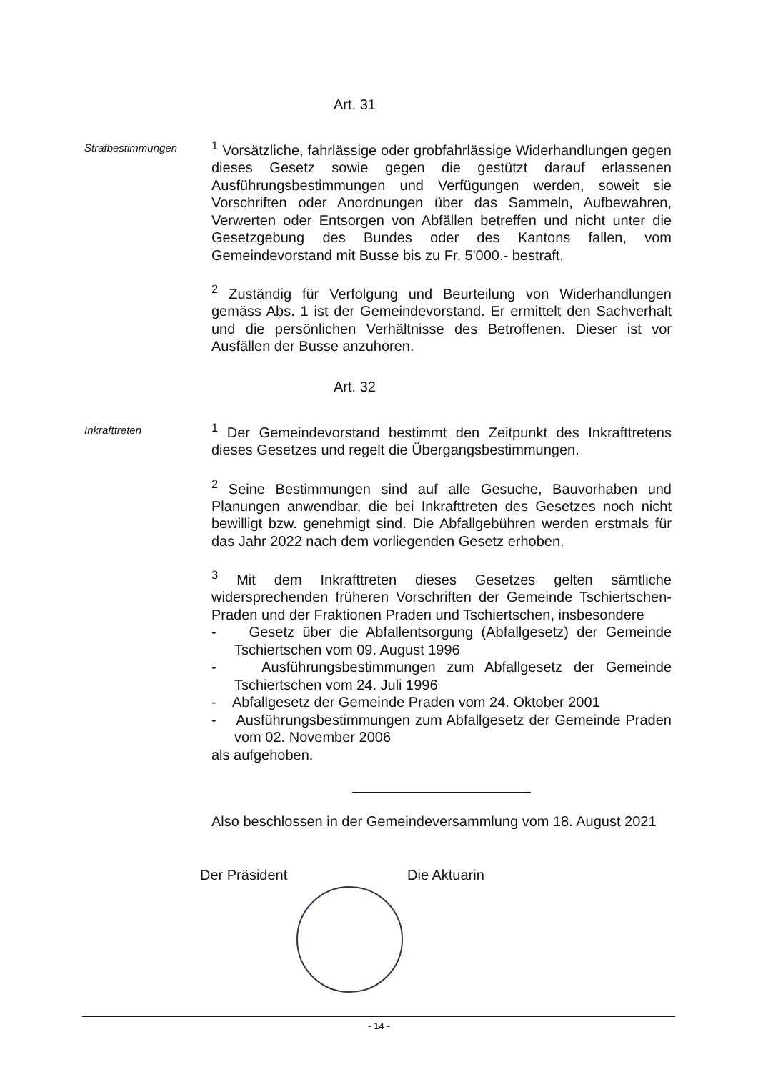Art. 31
Strafbestimmungen
<sup>1</sup> Vorsätzliche, fahrlässige oder grobfahrlässige Widerhandlungen gegen dieses Gesetz sowie gegen die gestützt darauf erlassenen Ausführungsbestimmungen und Verfügungen werden, soweit sie Vorschriften oder Anordnungen über das Sammeln, Aufbewahren, Verwerten oder Entsorgen von Abfällen betreffen und nicht unter die Gesetzgebung des Bundes oder des Kantons fallen, vom Gemeindevorstand mit Busse bis zu Fr. 5'000.- bestraft.
<sup>2</sup> Zuständig für Verfolgung und Beurteilung von Widerhandlungen gemäss Abs. 1 ist der Gemeindevorstand. Er ermittelt den Sachverhalt und die persönlichen Verhältnisse des Betroffenen. Dieser ist vor Ausfällen der Busse anzuhören.
Art. 32
Inkrafttreten
<sup>1</sup> Der Gemeindevorstand bestimmt den Zeitpunkt des Inkrafttretens dieses Gesetzes und regelt die Übergangsbestimmungen.
<sup>2</sup> Seine Bestimmungen sind auf alle Gesuche, Bauvorhaben und Planungen anwendbar, die bei Inkrafttreten des Gesetzes noch nicht bewilligt bzw. genehmigt sind. Die Abfallgebühren werden erstmals für das Jahr 2022 nach dem vorliegenden Gesetz erhoben.
<sup>3</sup> Mit dem Inkrafttreten dieses Gesetzes gelten sämtliche widersprechenden früheren Vorschriften der Gemeinde Tschiertschen-Praden und der Fraktionen Praden und Tschiertschen, insbesondere
- Gesetz über die Abfallentsorgung (Abfallgesetz) der Gemeinde Tschiertschen vom 09. August 1996
- Ausführungsbestimmungen zum Abfallgesetz der Gemeinde Tschiertschen vom 24. Juli 1996
- Abfallgesetz der Gemeinde Praden vom 24. Oktober 2001
- Ausführungsbestimmungen zum Abfallgesetz der Gemeinde Praden vom 02. November 2006
als aufgehoben.
Also beschlossen in der Gemeindeversammlung vom 18. August 2021
Der Präsident Die Aktuarin
- 14 -